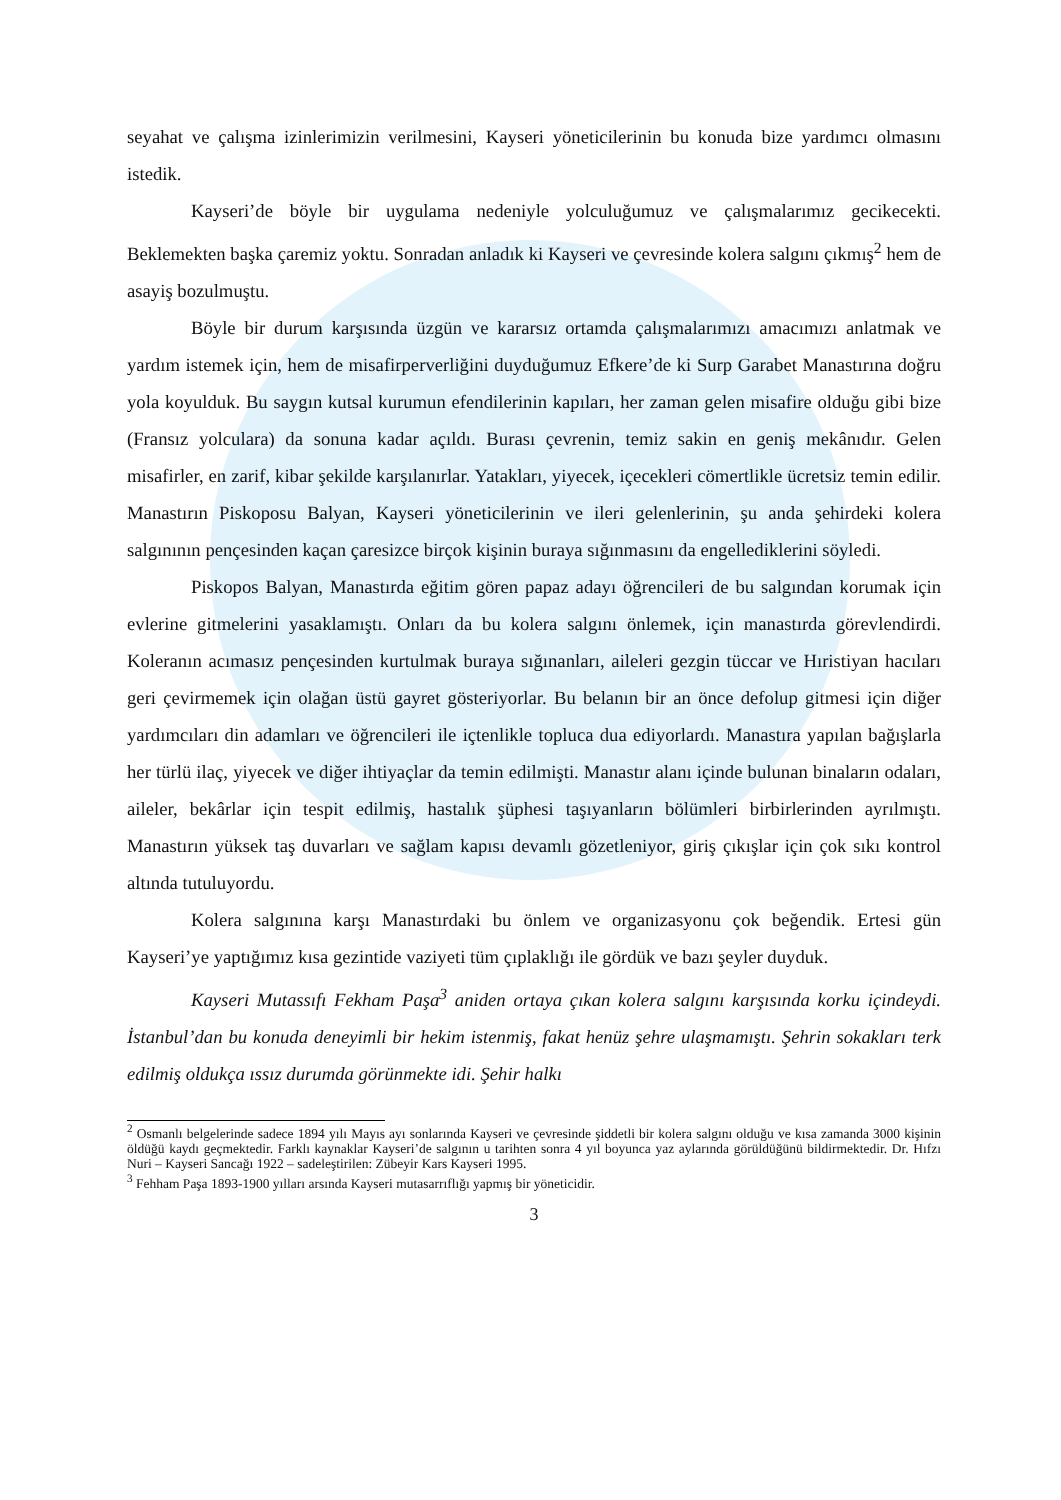seyahat ve çalışma izinlerimizin verilmesini, Kayseri yöneticilerinin bu konuda bize yardımcı olmasını istedik.
Kayseri’de böyle bir uygulama nedeniyle yolculuğumuz ve çalışmalarımız gecikecekti. Beklemekten başka çaremiz yoktu. Sonradan anladık ki Kayseri ve çevresinde kolera salgını çıkmış<sup>2</sup> hem de asayiş bozulmuştu.
Böyle bir durum karşısında üzgün ve kararsız ortamda çalışmalarımızı amacımızı anlatmak ve yardım istemek için, hem de misafirperverliğini duyduğumuz Efkere’de ki Surp Garabet Manastırına doğru yola koyulduk. Bu saygın kutsal kurumun efendilerinin kapıları, her zaman gelen misafire olduğu gibi bize (Fransız yolculara) da sonuna kadar açıldı. Burası çevrenin, temiz sakin en geniş mekânıdır. Gelen misafirler, en zarif, kibar şekilde karşılanırlar. Yatakları, yiyecek, içecekleri cömertlikle ücretsiz temin edilir. Manastırın Piskoposu Balyan, Kayseri yöneticilerinin ve ileri gelenlerinin, şu anda şehirdeki kolera salgınının pençesinden kaçan çaresizce birçok kişinin buraya sığınmasını da engellediklerini söyledi.
Piskopos Balyan, Manastırda eğitim gören papaz adayı öğrencileri de bu salgından korumak için evlerine gitmelerini yasaklamıştı. Onları da bu kolera salgını önlemek, için manastırda görevlendirdi. Koleranın acımasız pençesinden kurtulmak buraya sığınanları, aileleri gezgin tüccar ve Hıristiyan hacıları geri çevirmemek için olağan üstü gayret gösteriyorlar. Bu belanın bir an önce defolup gitmesi için diğer yardımcıları din adamları ve öğrencileri ile içtenlikle topluca dua ediyorlardı. Manastıra yapılan bağışlarla her türlü ilaç, yiyecek ve diğer ihtiyaçlar da temin edilmişti. Manastır alanı içinde bulunan binaların odaları, aileler, bekârlar için tespit edilmiş, hastalık şüphesi taşıyanların bölümleri birbirlerinden ayrılmıştı. Manastırın yüksek taş duvarları ve sağlam kapısı devamlı gözetleniyor, giriş çıkışlar için çok sıkı kontrol altında tutuluyordu.
Kolera salgınına karşı Manastırdaki bu önlem ve organizasyonu çok beğendik. Ertesi gün Kayseri’ye yaptığımız kısa gezintide vaziyeti tüm çıplaklığı ile gördük ve bazı şeyler duyduk.
Kayseri Mutassıfı Fekham Paşa<sup>3</sup> aniden ortaya çıkan kolera salgını karşısında korku içindeydi. İstanbul’dan bu konuda deneyimli bir hekim istenmiş, fakat henüz şehre ulaşmamıştı. Şehrin sokakları terk edilmiş oldukça ıssız durumda görünmekte idi. Şehir halkı
<sup>2</sup> Osmanlı belgelerinde sadece 1894 yılı Mayıs ayı sonlarında Kayseri ve çevresinde şiddetli bir kolera salgını olduğu ve kısa zamanda 3000 kişinin öldüğü kaydı geçmektedir. Farklı kaynaklar Kayseri’de salgının u tarihten sonra 4 yıl boyunca yaz aylarında görüldüğünü bildirmektedir. Dr. Hıfzı Nuri – Kayseri Sancağı 1922 – sadeleştirilen: Zübeyir Kars Kayseri 1995.
<sup>3</sup> Fehham Paşa 1893-1900 yılları arsında Kayseri mutasarrıflığı yapmış bir yöneticidir.
3